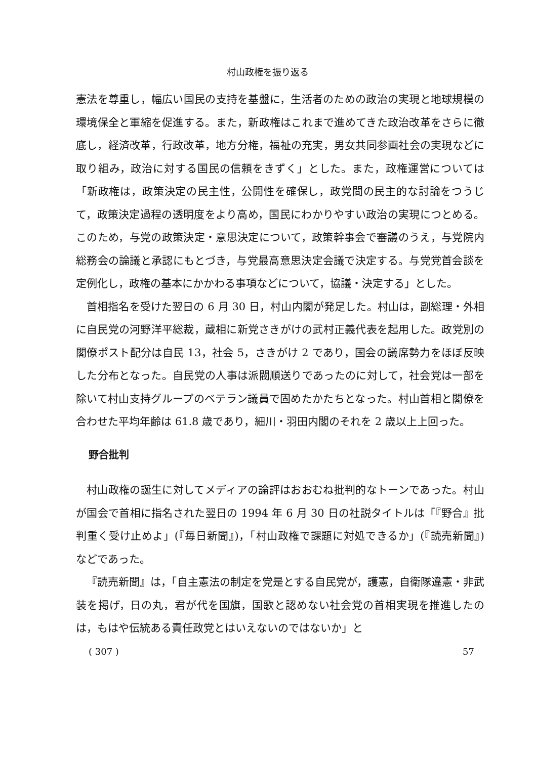村山政権を振り返る
憲法を尊重し，幅広い国民の支持を基盤に，生活者のための政治の実現と地球規模の環境保全と軍縮を促進する。また，新政権はこれまで進めてきた政治改革をさらに徹底し，経済改革，行政改革，地方分権，福祉の充実，男女共同参画社会の実現などに取り組み，政治に対する国民の信頼をきずく」とした。また，政権運営については「新政権は，政策決定の民主性，公開性を確保し，政党間の民主的な討論をつうじて，政策決定過程の透明度をより高め，国民にわかりやすい政治の実現につとめる。このため，与党の政策決定・意思決定について，政策幹事会で審議のうえ，与党院内総務会の論議と承認にもとづき，与党最高意思決定会議で決定する。与党党首会談を定例化し，政権の基本にかかわる事項などについて，協議・決定する」とした。
首相指名を受けた翌日の 6 月 30 日，村山内閣が発足した。村山は，副総理・外相に自民党の河野洋平総裁，蔵相に新党さきがけの武村正義代表を起用した。政党別の閣僚ポスト配分は自民 13，社会 5，さきがけ 2 であり，国会の議席勢力をほぼ反映した分布となった。自民党の人事は派閥順送りであったのに対して，社会党は一部を除いて村山支持グループのベテラン議員で固めたかたちとなった。村山首相と閣僚を合わせた平均年齢は 61.8 歳であり，細川・羽田内閣のそれを 2 歳以上上回った。
野合批判
村山政権の誕生に対してメディアの論評はおおむね批判的なトーンであった。村山が国会で首相に指名された翌日の 1994 年 6 月 30 日の社説タイトルは「『野合』批判重く受け止めよ」(『毎日新聞』)，「村山政権で課題に対処できるか」(『読売新聞』) などであった。
『読売新聞』は，「自主憲法の制定を党是とする自民党が，護憲，自衛隊違憲・非武装を掲げ，日の丸，君が代を国旗，国歌と認めない社会党の首相実現を推進したのは，もはや伝統ある責任政党とはいえないのではないか」と
( 307 ) 57